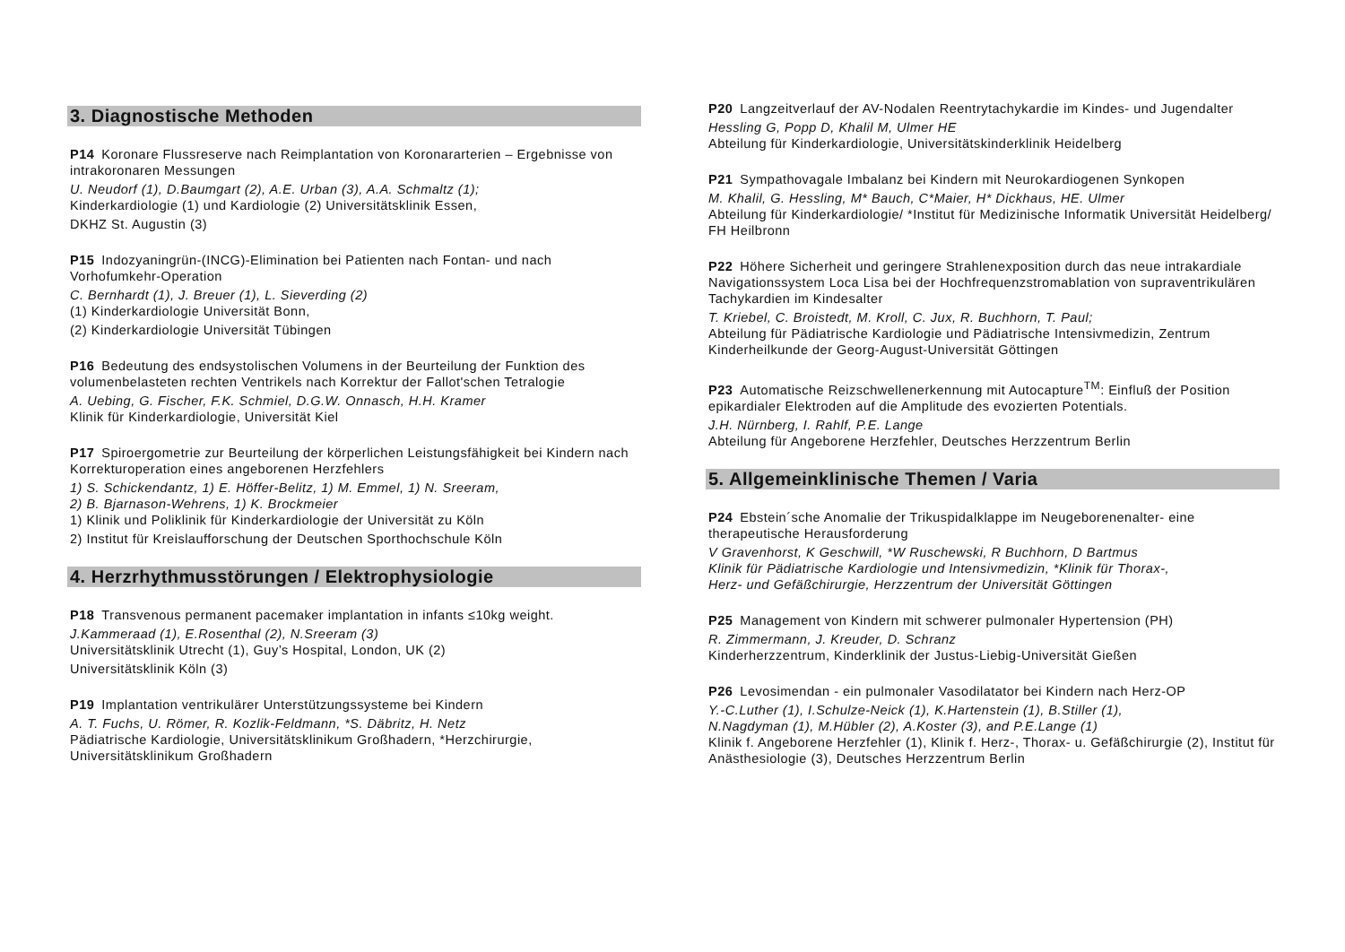3. Diagnostische Methoden
P14 Koronare Flussreserve nach Reimplantation von Koronararterien – Ergebnisse von intrakoronaren Messungen
U. Neudorf (1), D.Baumgart (2), A.E. Urban (3), A.A. Schmaltz (1);
Kinderkardiologie (1) und Kardiologie (2) Universitätsklinik Essen,
DKHZ St. Augustin (3)
P15 Indozyaningrün-(INCG)-Elimination bei Patienten nach Fontan- und nach Vorhofumkehr-Operation
C. Bernhardt (1), J. Breuer (1), L. Sieverding (2)
(1) Kinderkardiologie Universität Bonn,
(2) Kinderkardiologie Universität Tübingen
P16 Bedeutung des endsystolischen Volumens in der Beurteilung der Funktion des volumenbelasteten rechten Ventrikels nach Korrektur der Fallot'schen Tetralogie
A. Uebing, G. Fischer, F.K. Schmiel, D.G.W. Onnasch, H.H. Kramer
Klinik für Kinderkardiologie, Universität Kiel
P17 Spiroergometrie zur Beurteilung der körperlichen Leistungsfähigkeit bei Kindern nach Korrekturoperation eines angeborenen Herzfehlers
1) S. Schickendantz, 1) E. Höffer-Belitz, 1) M. Emmel, 1) N. Sreeram,
2) B. Bjarnason-Wehrens, 1) K. Brockmeier
1) Klinik und Poliklinik für Kinderkardiologie der Universität zu Köln
2) Institut für Kreislaufforschung der Deutschen Sporthochschule Köln
4. Herzrhythmusstörungen / Elektrophysiologie
P18 Transvenous permanent pacemaker implantation in infants ≤10kg weight.
J.Kammeraad (1), E.Rosenthal (2), N.Sreeram (3)
Universitätsklinik Utrecht (1), Guy’s Hospital, London, UK (2)
Universitätsklinik Köln (3)
P19 Implantation ventrikulärer Unterstützungssysteme bei Kindern
A. T. Fuchs, U. Römer, R. Kozlik-Feldmann, *S. Däbritz, H. Netz
Pädiatrische Kardiologie, Universitätsklinikum Großhadern, *Herzchirurgie, Universitätsklinikum Großhadern
P20 Langzeitverlauf der AV-Nodalen Reentrytachykardie im Kindes- und Jugendalter
Hessling G, Popp D, Khalil M, Ulmer HE
Abteilung für Kinderkardiologie, Universitätskinderklinik Heidelberg
P21 Sympathovagale Imbalanz bei Kindern mit Neurokardiogenen Synkopen
M. Khalil, G. Hessling, M* Bauch, C*Maier, H* Dickhaus, HE. Ulmer
Abteilung für Kinderkardiologie/ *Institut für Medizinische Informatik Universität Heidelberg/ FH Heilbronn
P22 Höhere Sicherheit und geringere Strahlenexposition durch das neue intrakardiale Navigationssystem Loca Lisa bei der Hochfrequenzstromablation von supraventrikulären Tachykardien im Kindesalter
T. Kriebel, C. Broistedt, M. Kroll, C. Jux, R. Buchhorn, T. Paul;
Abteilung für Pädiatrische Kardiologie und Pädiatrische Intensivmedizin, Zentrum Kinderheilkunde der Georg-August-Universität Göttingen
P23 Automatische Reizschwellenerkennung mit Autocapture<sup>TM</sup>: Einfluß der Position epikardialer Elektroden auf die Amplitude des evozierten Potentials.
J.H. Nürnberg, I. Rahlf, P.E. Lange
Abteilung für Angeborene Herzfehler, Deutsches Herzzentrum Berlin
5. Allgemeinklinische Themen / Varia
P24 Ebstein´sche Anomalie der Trikuspidalklappe im Neugeborenenalter- eine therapeutische Herausforderung
V Gravenhorst, K Geschwill, *W Ruschewski, R Buchhorn, D Bartmus
Klinik für Pädiatrische Kardiologie und Intensivmedizin, *Klinik für Thorax-,
Herz- und Gefäßchirurgie, Herzzentrum der Universität Göttingen
P25 Management von Kindern mit schwerer pulmonaler Hypertension (PH)
R. Zimmermann, J. Kreuder, D. Schranz
Kinderherzzentrum, Kinderklinik der Justus-Liebig-Universität Gießen
P26 Levosimendan - ein pulmonaler Vasodilatator bei Kindern nach Herz-OP
Y.-C.Luther (1), I.Schulze-Neick (1), K.Hartenstein (1), B.Stiller (1),
N.Nagdyman (1), M.Hübler (2), A.Koster (3), and P.E.Lange (1)
Klinik f. Angeborene Herzfehler (1), Klinik f. Herz-, Thorax- u. Gefäßchirurgie (2), Institut für Anästhesiologie (3), Deutsches Herzzentrum Berlin